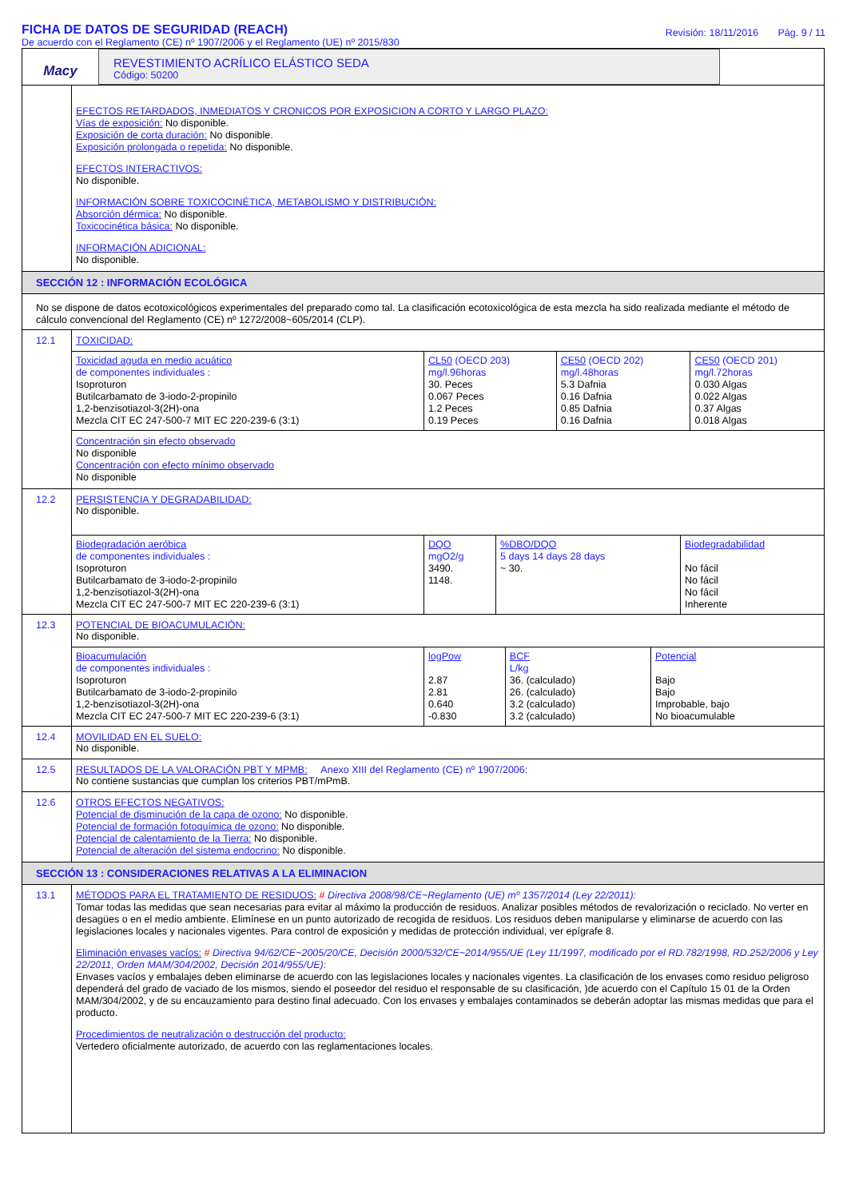FICHA DE DATOS DE SEGURIDAD (REACH)
De acuerdo con el Reglamento (CE) nº 1907/2006 y el Reglamento (UE) nº 2015/830
Revisión: 18/11/2016 Pág. 9 / 11
Macy
REVESTIMIENTO ACRÍLICO ELÁSTICO SEDA
Código: 50200
EFECTOS RETARDADOS, INMEDIATOS Y CRONICOS POR EXPOSICION A CORTO Y LARGO PLAZO:
Vías de exposición: No disponible.
Exposición de corta duración: No disponible.
Exposición prolongada o repetida: No disponible.
EFECTOS INTERACTIVOS:
No disponible.
INFORMACIÓN SOBRE TOXICOCINÉTICA, METABOLISMO Y DISTRIBUCIÓN:
Absorción dérmica: No disponible.
Toxicocinética básica: No disponible.
INFORMACIÓN ADICIONAL:
No disponible.
SECCIÓN 12 : INFORMACIÓN ECOLÓGICA
No se dispone de datos ecotoxicológicos experimentales del preparado como tal. La clasificación ecotoxicológica de esta mezcla ha sido realizada mediante el método de cálculo convencional del Reglamento (CE) nº 1272/2008~605/2014 (CLP).
12.1 TOXICIDAD:
| Toxicidad aguda en medio acuático de componentes individuales : Isoproturon Butilcarbamato de 3-iodo-2-propinilo 1,2-benzisotiazol-3(2H)-ona Mezcla CIT EC 247-500-7 MIT EC 220-239-6 (3:1) | CL50 (OECD 203) mg/l.96horas 30. Peces 0.067 Peces 1.2 Peces 0.19 Peces | CE50 (OECD 202) mg/l.48horas 5.3 Dafnia 0.16 Dafnia 0.85 Dafnia 0.16 Dafnia | CE50 (OECD 201) mg/l.72horas 0.030 Algas 0.022 Algas 0.37 Algas 0.018 Algas |
Concentración sin efecto observado
No disponible
Concentración con efecto mínimo observado
No disponible
12.2
PERSISTENCIA Y DEGRADABILIDAD:
No disponible.
| Biodegradación aeróbica de componentes individuales : Isoproturon Butilcarbamato de 3-iodo-2-propinilo 1,2-benzisotiazol-3(2H)-ona Mezcla CIT EC 247-500-7 MIT EC 220-239-6 (3:1) | DQO mgO2/g 3490. 1148. | %DBO/DQO 5 days 14 days 28 days ~ 30. | Biodegradabilidad No fácil No fácil No fácil Inherente |
12.3 POTENCIAL DE BIOACUMULACIÓN:
No disponible.
| Bioacumulación de componentes individuales : Isoproturon Butilcarbamato de 3-iodo-2-propinilo 1,2-benzisotiazol-3(2H)-ona Mezcla CIT EC 247-500-7 MIT EC 220-239-6 (3:1) | logPow 2.87 2.81 0.640 -0.830 | BCF L/kg 36. (calculado) 26. (calculado) 3.2 (calculado) 3.2 (calculado) | Potencial Bajo Bajo Improbable, bajo No bioacumulable |
12.4 MOVILIDAD EN EL SUELO:
No disponible.
12.5 RESULTADOS DE LA VALORACIÓN PBT Y MPMB: Anexo XIII del Reglamento (CE) nº 1907/2006:
No contiene sustancias que cumplan los criterios PBT/mPmB.
12.6
OTROS EFECTOS NEGATIVOS:
Potencial de disminución de la capa de ozono: No disponible.
Potencial de formación fotoquímica de ozono: No disponible.
Potencial de calentamiento de la Tierra: No disponible.
Potencial de alteración del sistema endocrino: No disponible.
SECCIÓN 13 : CONSIDERACIONES RELATIVAS A LA ELIMINACION
13.1
MÉTODOS PARA EL TRATAMIENTO DE RESIDUOS: # Directiva 2008/98/CE~Reglamento (UE) mº 1357/2014 (Ley 22/2011):
Tomar todas las medidas que sean necesarias para evitar al máximo la producción de residuos. Analizar posibles métodos de revalorización o reciclado. No verter en desagües o en el medio ambiente. Elimínese en un punto autorizado de recogida de residuos. Los residuos deben manipularse y eliminarse de acuerdo con las legislaciones locales y nacionales vigentes. Para control de exposición y medidas de protección individual, ver epígrafe 8.
Eliminación envases vacíos: # Directiva 94/62/CE~2005/20/CE, Decisión 2000/532/CE~2014/955/UE (Ley 11/1997, modificado por el RD.782/1998, RD.252/2006 y Ley 22/2011, Orden MAM/304/2002, Decisión 2014/955/UE):
Envases vacíos y embalajes deben eliminarse de acuerdo con las legislaciones locales y nacionales vigentes. La clasificación de los envases como residuo peligroso dependerá del grado de vaciado de los mismos, siendo el poseedor del residuo el responsable de su clasificación, )de acuerdo con el Capítulo 15 01 de la Orden MAM/304/2002, y de su encauzamiento para destino final adecuado. Con los envases y embalajes contaminados se deberán adoptar las mismas medidas que para el producto.
Procedimientos de neutralización o destrucción del producto:
Vertedero oficialmente autorizado, de acuerdo con las reglamentaciones locales.